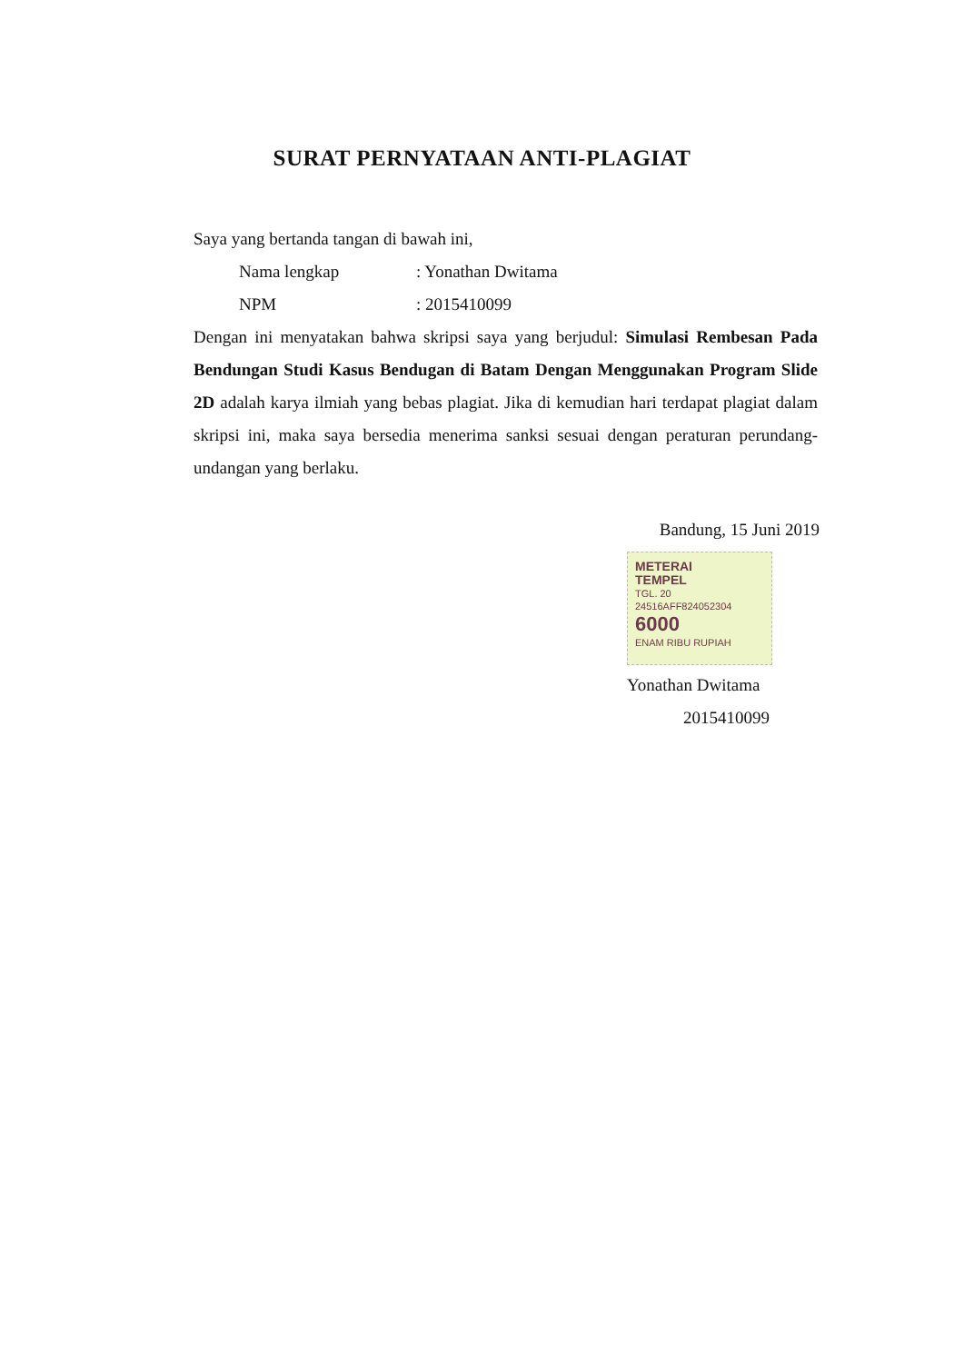SURAT PERNYATAAN ANTI-PLAGIAT
Saya yang bertanda tangan di bawah ini,
Nama lengkap: Yonathan Dwitama
NPM: 2015410099
Dengan ini menyatakan bahwa skripsi saya yang berjudul: Simulasi Rembesan Pada Bendungan Studi Kasus Bendugan di Batam Dengan Menggunakan Program Slide 2D adalah karya ilmiah yang bebas plagiat. Jika di kemudian hari terdapat plagiat dalam skripsi ini, maka saya bersedia menerima sanksi sesuai dengan peraturan perundang-undangan yang berlaku.
Bandung, 15 Juni 2019
METERAI
TEMPEL
TGL. 20
24516AFF824052304
6000
ENAM RIBU RUPIAH
Yonathan Dwitama
2015410099